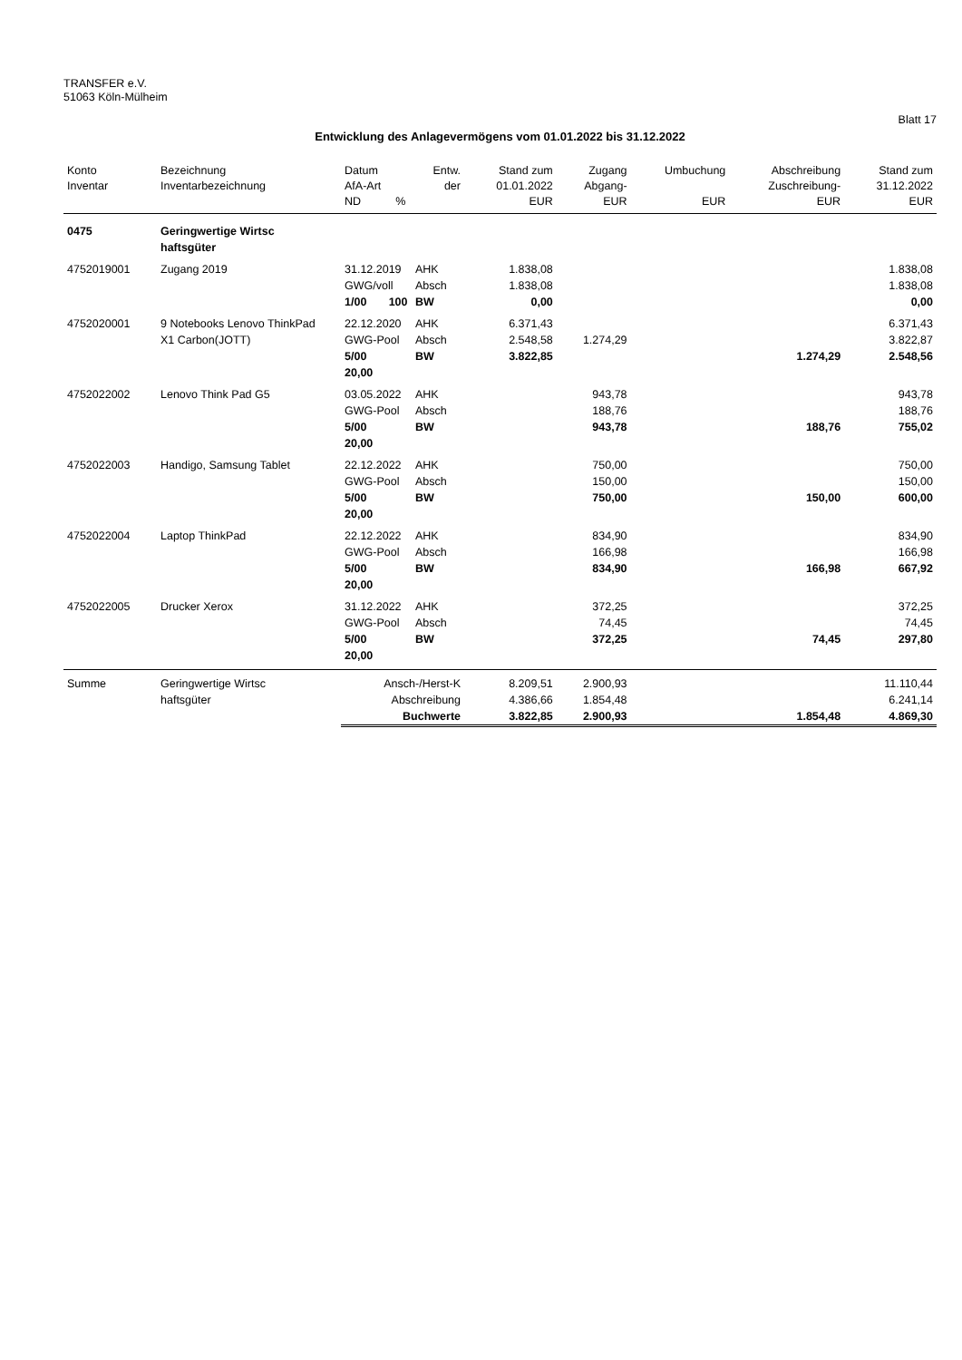TRANSFER e.V.
51063 Köln-Mülheim
Blatt 17
Entwicklung des Anlagevermögens vom 01.01.2022 bis 31.12.2022
| Konto | Bezeichnung | Datum | Entw. | Stand zum | Zugang | Umbuchung | Abschreibung | Stand zum |
| --- | --- | --- | --- | --- | --- | --- | --- | --- |
| Inventar | Inventarbezeichnung | AfA-Art | der | 01.01.2022 | Abgang- | | Zuschreibung- | 31.12.2022 |
| | | ND % | | EUR | EUR | EUR | EUR | EUR |
| 0475 | Geringwertige Wirtsc haftsgüter | | | | | | | |
| 4752019001 | Zugang 2019 | 31.12.2019 | AHK | 1.838,08 | | | | 1.838,08 |
| | | GWG/voll | Absch | 1.838,08 | | | | 1.838,08 |
| | | 1/00 100 | BW | 0,00 | | | | 0,00 |
| 4752020001 | 9 Notebooks Lenovo ThinkPad | 22.12.2020 | AHK | 6.371,43 | | | | 6.371,43 |
| | X1 Carbon(JOTT) | GWG-Pool | Absch | 2.548,58 | 1.274,29 | | | 3.822,87 |
| | | 5/00 20,00 | BW | 3.822,85 | | | 1.274,29 | 2.548,56 |
| 4752022002 | Lenovo Think Pad G5 | 03.05.2022 | AHK | | 943,78 | | | 943,78 |
| | | GWG-Pool | Absch | | 188,76 | | | 188,76 |
| | | 5/00 20,00 | BW | | 943,78 | | 188,76 | 755,02 |
| 4752022003 | Handigo, Samsung Tablet | 22.12.2022 | AHK | | 750,00 | | | 750,00 |
| | | GWG-Pool | Absch | | 150,00 | | | 150,00 |
| | | 5/00 20,00 | BW | | 750,00 | | 150,00 | 600,00 |
| 4752022004 | Laptop ThinkPad | 22.12.2022 | AHK | | 834,90 | | | 834,90 |
| | | GWG-Pool | Absch | | 166,98 | | | 166,98 |
| | | 5/00 20,00 | BW | | 834,90 | | 166,98 | 667,92 |
| 4752022005 | Drucker Xerox | 31.12.2022 | AHK | | 372,25 | | | 372,25 |
| | | GWG-Pool | Absch | | 74,45 | | | 74,45 |
| | | 5/00 20,00 | BW | | 372,25 | | 74,45 | 297,80 |
| Summe | Geringwertige Wirtsc | Ansch-/Herst-K | | 8.209,51 | 2.900,93 | | | 11.110,44 |
| | haftsgüter | Abschreibung | | 4.386,66 | 1.854,48 | | | 6.241,14 |
| | | Buchwerte | | 3.822,85 | 2.900,93 | | 1.854,48 | 4.869,30 |